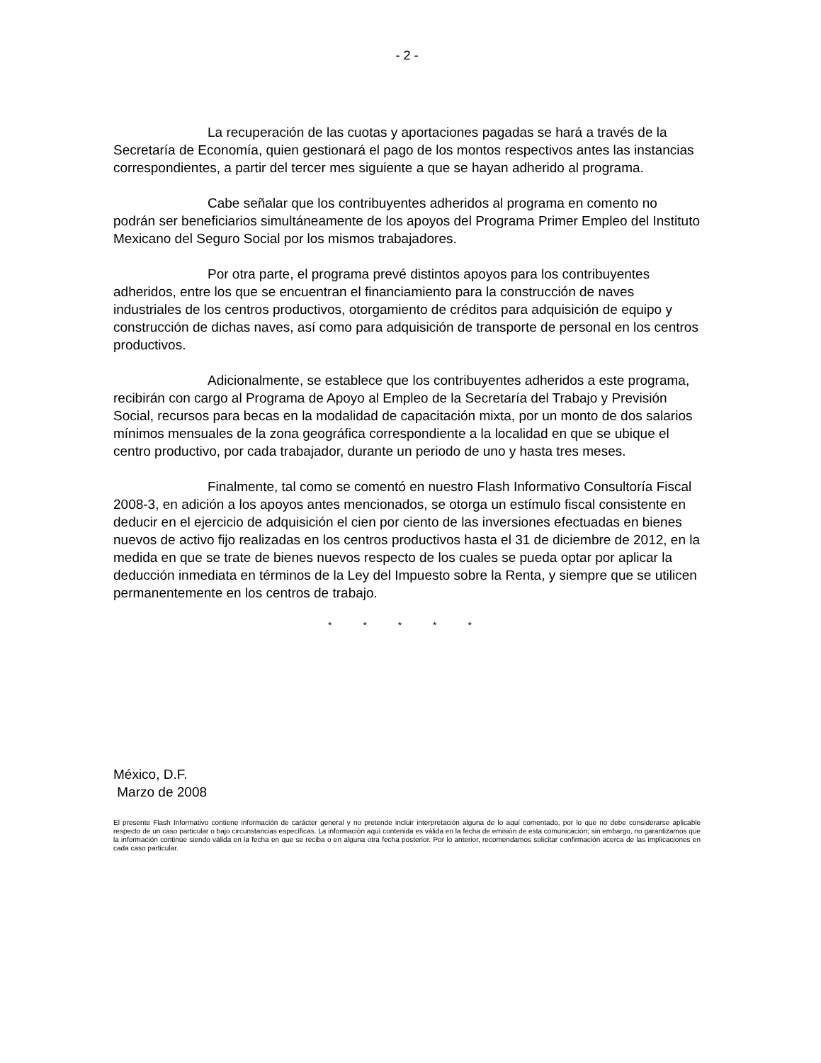- 2 -
La recuperación de las cuotas y aportaciones pagadas se hará a través de la Secretaría de Economía, quien gestionará el pago de los montos respectivos antes las instancias correspondientes, a partir del tercer mes siguiente a que se hayan adherido al programa.
Cabe señalar que los contribuyentes adheridos al programa en comento no podrán ser beneficiarios simultáneamente de los apoyos del Programa Primer Empleo del Instituto Mexicano del Seguro Social por los mismos trabajadores.
Por otra parte, el programa prevé distintos apoyos para los contribuyentes adheridos, entre los que se encuentran el financiamiento para la construcción de naves industriales de los centros productivos, otorgamiento de créditos para adquisición de equipo y construcción de dichas naves, así como para adquisición de transporte de personal en los centros productivos.
Adicionalmente, se establece que los contribuyentes adheridos a este programa, recibirán con cargo al Programa de Apoyo al Empleo de la Secretaría del Trabajo y Previsión Social, recursos para becas en la modalidad de capacitación mixta, por un monto de dos salarios mínimos mensuales de la zona geográfica correspondiente a la localidad en que se ubique el centro productivo, por cada trabajador, durante un periodo de uno y hasta tres meses.
Finalmente, tal como se comentó en nuestro Flash Informativo Consultoría Fiscal 2008-3, en adición a los apoyos antes mencionados, se otorga un estímulo fiscal consistente en deducir en el ejercicio de adquisición el cien por ciento de las inversiones efectuadas en bienes nuevos de activo fijo realizadas en los centros productivos hasta el 31 de diciembre de 2012, en la medida en que se trate de bienes nuevos respecto de los cuales se pueda optar por aplicar la deducción inmediata en términos de la Ley del Impuesto sobre la Renta, y siempre que se utilicen permanentemente en los centros de trabajo.
* * * * *
México, D.F.
Marzo de 2008
El presente Flash Informativo contiene información de carácter general y no pretende incluir interpretación alguna de lo aquí comentado, por lo que no debe considerarse aplicable respecto de un caso particular o bajo circunstancias específicas. La información aquí contenida es válida en la fecha de emisión de esta comunicación; sin embargo, no garantizamos que la información continúe siendo válida en la fecha en que se reciba o en alguna otra fecha posterior. Por lo anterior, recomendamos solicitar confirmación acerca de las implicaciones en cada caso particular.